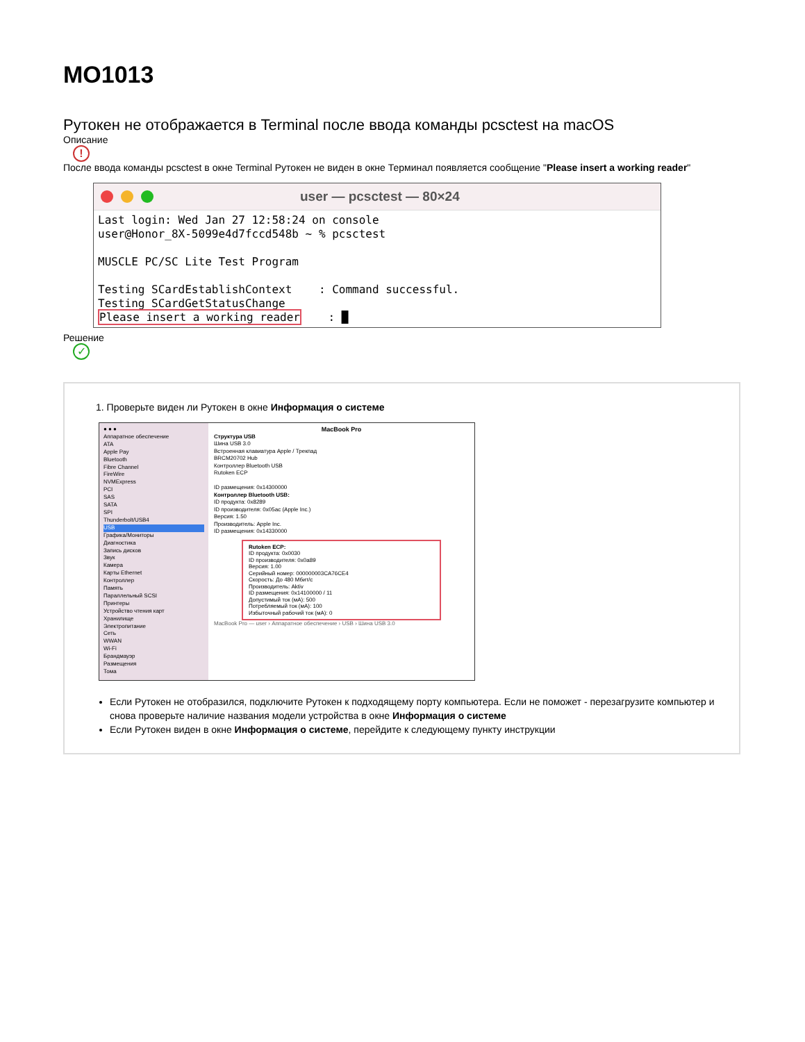MO1013
Рутокен не отображается в Terminal после ввода команды pcsctest на macOS
Описание
!
После ввода команды pcsctest в окне Terminal Рутокен не виден в окне Терминал появляется сообщение "Please insert a working reader"
user — pcsctest — 80×24
Last login: Wed Jan 27 12:58:24 on console user@Honor_8X-5099e4d7fccd548b ~ % pcsctest MUSCLE PC/SC Lite Test Program Testing SCardEstablishContext : Command successful. Testing SCardGetStatusChange Please insert a working reader : █
Решение
✓
1. Проверьте виден ли Рутокен в окне Информация о системе
● ● ●
Аппаратное обеспечение
ATA
Apple Pay
Bluetooth
Fibre Channel
FireWire
NVMExpress
PCI
SAS
SATA
SPI
Thunderbolt/USB4
USB
Графика/Мониторы
Диагностика
Запись дисков
Звук
Камера
Карты Ethernet
Контроллер
Память
Параллельный SCSI
Принтеры
Устройство чтения карт
Хранилище
Электропитание
Сеть
WWAN
Wi-Fi
Брандмауэр
Размещения
Тома
MacBook Pro
Структура USB
Шина USB 3.0
Встроенная клавиатура Apple / Трекпад
BRCM20702 Hub
Контроллер Bluetooth USB
Rutoken ECP
ID размещения: 0x14300000
Контроллер Bluetooth USB:
ID продукта: 0x8289
ID производителя: 0x05ac (Apple Inc.)
Версия: 1.50
Производитель: Apple Inc.
ID размещения: 0x14330000
Rutoken ECP:
ID продукта: 0x0030
ID производителя: 0x0a89
Версия: 1.00
Серийный номер: 000000003CA76CE4
Скорость: До 480 Мбит/с
Производитель: Aktiv
ID размещения: 0x14100000 / 11
Допустимый ток (мА): 500
Потребляемый ток (мА): 100
Избыточный рабочий ток (мА): 0
MacBook Pro — user › Аппаратное обеспечение › USB › Шина USB 3.0
Если Рутокен не отобразился, подключите Рутокен к подходящему порту компьютера. Если не поможет - перезагрузите компьютер и снова проверьте наличие названия модели устройства в окне Информация о системе
Если Рутокен виден в окне Информация о системе, перейдите к следующему пункту инструкции